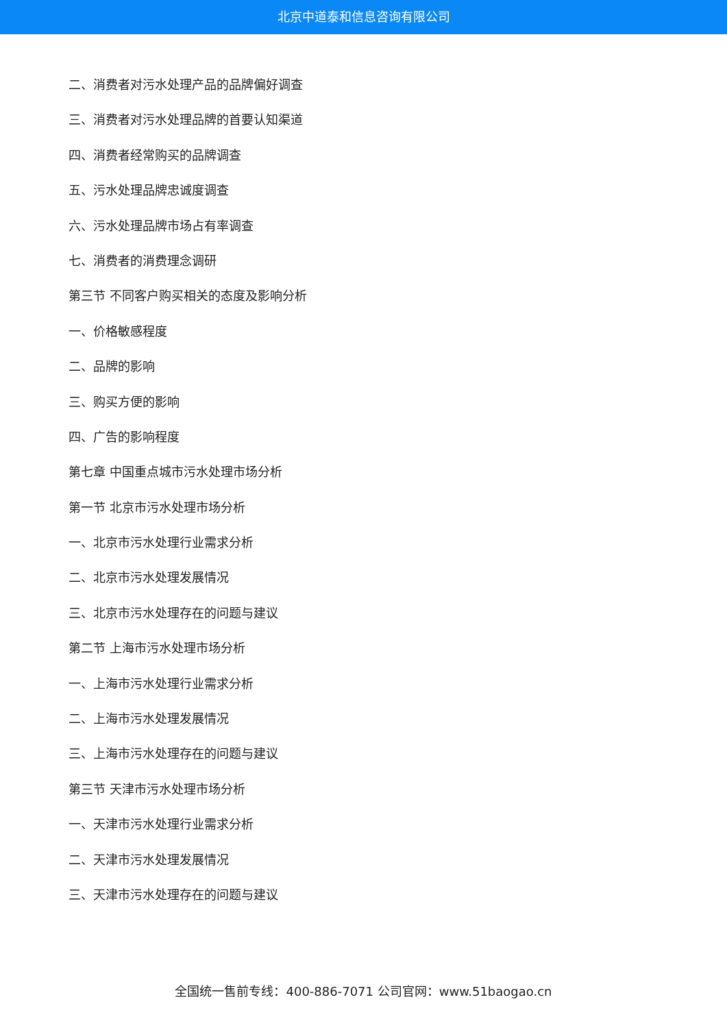北京中道泰和信息咨询有限公司
二、消费者对污水处理产品的品牌偏好调查
三、消费者对污水处理品牌的首要认知渠道
四、消费者经常购买的品牌调查
五、污水处理品牌忠诚度调查
六、污水处理品牌市场占有率调查
七、消费者的消费理念调研
第三节 不同客户购买相关的态度及影响分析
一、价格敏感程度
二、品牌的影响
三、购买方便的影响
四、广告的影响程度
第七章 中国重点城市污水处理市场分析
第一节 北京市污水处理市场分析
一、北京市污水处理行业需求分析
二、北京市污水处理发展情况
三、北京市污水处理存在的问题与建议
第二节 上海市污水处理市场分析
一、上海市污水处理行业需求分析
二、上海市污水处理发展情况
三、上海市污水处理存在的问题与建议
第三节 天津市污水处理市场分析
一、天津市污水处理行业需求分析
二、天津市污水处理发展情况
三、天津市污水处理存在的问题与建议
全国统一售前专线：400-886-7071 公司官网：www.51baogao.cn